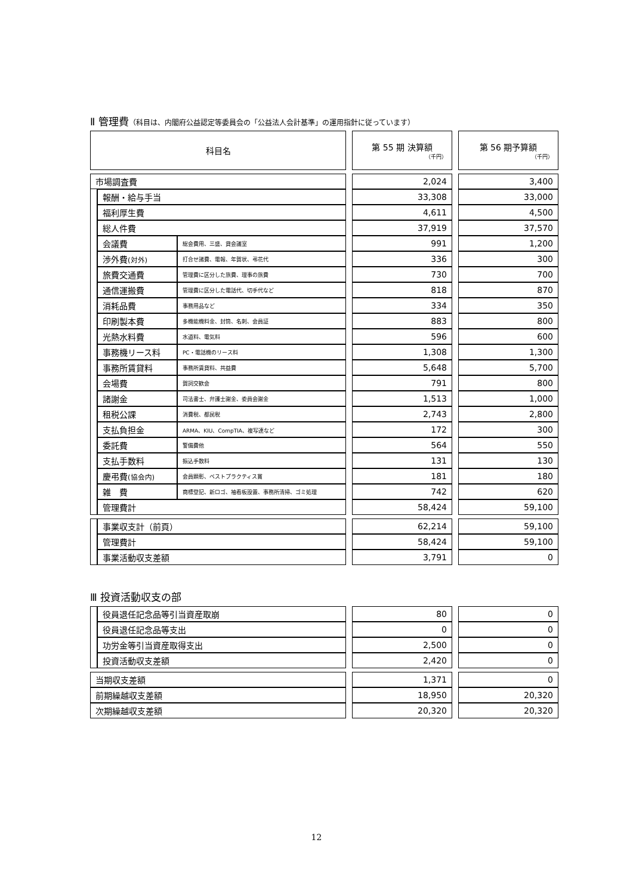Ⅱ 管理費（科目は、内閣府公益認定等委員会の「公益法人会計基準」の運用指針に従っています）
| 科目名 | | | | 第 55 期 決算額 （千円） | | 第 56 期予算額 （千円） |
| 市場調査費 | | | | 2,024 | | 3,400 |
| | 報酬・給与手当 | | | 33,308 | | 33,000 |
| | 福利厚生費 | | | 4,611 | | 4,500 |
| | 総人件費 | | | 37,919 | | 37,570 |
| | 会議費 | 総会費用、三盛、貸会議室 | | 991 | | 1,200 |
| | 渉外費 (対外) | 打合せ諸費、電報、年賀状、弔花代 | | 336 | | 300 |
| | 旅費交通費 | 管理費に区分した旅費、理事の旅費 | | 730 | | 700 |
| | 通信運搬費 | 管理費に区分した電話代、切手代など | | 818 | | 870 |
| | 消耗品費 | 事務用品など | | 334 | | 350 |
| | 印刷製本費 | 多機能機料金、封筒、名刺、会員証 | | 883 | | 800 |
| | 光熱水料費 | 水道料、電気料 | | 596 | | 600 |
| | 事務機リース料 | PC・電話機のリース料 | | 1,308 | | 1,300 |
| | 事務所賃貸料 | 事務所賃貸料、共益費 | | 5,648 | | 5,700 |
| | 会場費 | 賀詞交歓会 | | 791 | | 800 |
| | 諸謝金 | 司法書士、弁護士謝金、委員会謝金 | | 1,513 | | 1,000 |
| | 租税公課 | 消費税、都民税 | | 2,743 | | 2,800 |
| | 支払負担金 | ARMA、KIU、CompTIA、複写連など | | 172 | | 300 |
| | 委託費 | 警備費他 | | 564 | | 550 |
| | 支払手数料 | 振込手数料 | | 131 | | 130 |
| | 慶弔費 (協会内) | 会員顕彰、ベストプラクティス賞 | | 181 | | 180 |
| | 雑 費 | 商標登記、新ロゴ、袖看板設置、事務所清掃、ゴミ処理 | | 742 | | 620 |
| | 管理費計 | | | 58,424 | | 59,100 |
| | 事業収支計（前頁） | | | 62,214 | | 59,100 |
| | 管理費計 | | | 58,424 | | 59,100 |
| | 事業活動収支差額 | | | 3,791 | | 0 |
Ⅲ 投資活動収支の部
| | 役員退任記念品等引当資産取崩 | | 80 | | 0 |
| | 役員退任記念品等支出 | | 0 | | 0 |
| | 功労金等引当資産取得支出 | | 2,500 | | 0 |
| | 投資活動収支差額 | | 2,420 | | 0 |
| 当期収支差額 | | | 1,371 | | 0 |
| 前期繰越収支差額 | | | 18,950 | | 20,320 |
| 次期繰越収支差額 | | | 20,320 | | 20,320 |
12